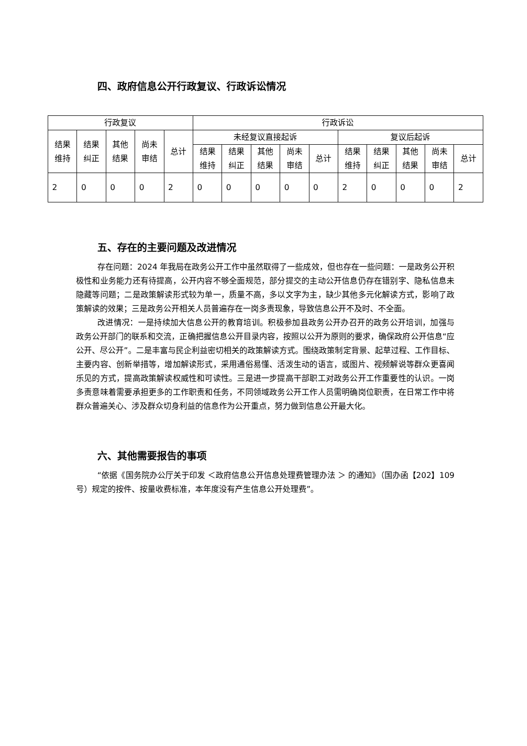四、政府信息公开行政复议、行政诉讼情况
| 行政复议 | | | | | 行政诉讼 | | | | | | | | | |
| --- | --- | --- | --- | --- | --- | --- | --- | --- | --- | --- | --- | --- | --- | --- |
| 结果 维持 | 结果 纠正 | 其他 结果 | 尚未 审结 | 总计 | 未经复议直接起诉 | | | | | 复议后起诉 | | | | |
| | | | | | 结果 维持 | 结果 纠正 | 其他 结果 | 尚未 审结 | 总计 | 结果 维持 | 结果 纠正 | 其他 结果 | 尚未 审结 | 总计 |
| 2 | 0 | 0 | 0 | 2 | 0 | 0 | 0 | 0 | 0 | 2 | 0 | 0 | 0 | 2 |
五、存在的主要问题及改进情况
存在问题：2024 年我局在政务公开工作中虽然取得了一些成效，但也存在一些问题：一是政务公开积极性和业务能力还有待提高，公开内容不够全面规范，部分提交的主动公开信息仍存在错别字、隐私信息未隐藏等问题；二是政策解读形式较为单一，质量不高，多以文字为主，缺少其他多元化解读方式，影响了政策解读的效果；三是政务公开相关人员普遍存在一岗多责现象，导致信息公开不及时、不全面。
改进情况：一是持续加大信息公开的教育培训。积极参加县政务公开办召开的政务公开培训，加强与政务公开部门的联系和交流，正确把握信息公开目录内容，按照以公开为原则的要求，确保政府公开信息“应公开、尽公开”。二是丰富与民企利益密切相关的政策解读方式。围绕政策制定背景、起草过程、工作目标、主要内容、创新举措等，增加解读形式，采用通俗易懂、活泼生动的语言，或图片、视频解说等群众更喜闻乐见的方式，提高政策解读权威性和可读性。三是进一步提高干部职工对政务公开工作重要性的认识。一岗多责意味着需要承担更多的工作职责和任务，不同领域政务公开工作人员需明确岗位职责，在日常工作中将群众普遍关心、涉及群众切身利益的信息作为公开重点，努力做到信息公开最大化。
六、其他需要报告的事项
“依据《国务院办公厅关于印发 ＜政府信息公开信息处理费管理办法 ＞ 的通知》（国办函【202】109 号）规定的按件、按量收费标准，本年度没有产生信息公开处理费”。